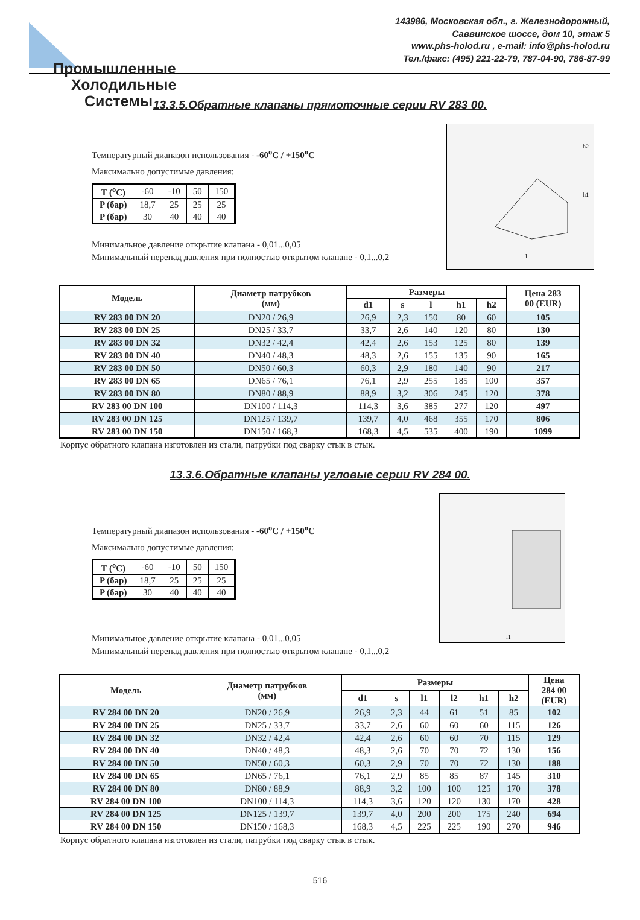Промышленные
Холодильные
Системы
143986, Московская обл., г. Железнодорожный,
Саввинское шоссе, дом 10, этаж 5
www.phs-holod.ru , e-mail: info@phs-holod.ru
Тел./факс: (495) 221-22-79, 787-04-90, 786-87-99
13.3.5.Обратные клапаны прямоточные серии RV 283 00.
Температурный диапазон использования - -60<sup>o</sup>C / +150<sup>o</sup>C
Максимально допустимые давления:
| T (<sup>o</sup>C) | -60 | -10 | 50 | 150 |
| P (бар) | 18,7 | 25 | 25 | 25 |
| P (бар) | 30 | 40 | 40 | 40 |
Минимальное давление открытие клапана - 0,01...0,05
Минимальный перепад давления при полностью открытом клапане - 0,1...0,2
l
h1
h2
| Модель | Диаметр патрубков (мм) | Размеры | | | | | Цена 283 00 (EUR) |
| --- | --- | --- | --- | --- | --- | --- | --- |
| | | d1 | s | l | h1 | h2 | |
| RV 283 00 DN 20 | DN20 / 26,9 | 26,9 | 2,3 | 150 | 80 | 60 | 105 |
| RV 283 00 DN 25 | DN25 / 33,7 | 33,7 | 2,6 | 140 | 120 | 80 | 130 |
| RV 283 00 DN 32 | DN32 / 42,4 | 42,4 | 2,6 | 153 | 125 | 80 | 139 |
| RV 283 00 DN 40 | DN40 / 48,3 | 48,3 | 2,6 | 155 | 135 | 90 | 165 |
| RV 283 00 DN 50 | DN50 / 60,3 | 60,3 | 2,9 | 180 | 140 | 90 | 217 |
| RV 283 00 DN 65 | DN65 / 76,1 | 76,1 | 2,9 | 255 | 185 | 100 | 357 |
| RV 283 00 DN 80 | DN80 / 88,9 | 88,9 | 3,2 | 306 | 245 | 120 | 378 |
| RV 283 00 DN 100 | DN100 / 114,3 | 114,3 | 3,6 | 385 | 277 | 120 | 497 |
| RV 283 00 DN 125 | DN125 / 139,7 | 139,7 | 4,0 | 468 | 355 | 170 | 806 |
| RV 283 00 DN 150 | DN150 / 168,3 | 168,3 | 4,5 | 535 | 400 | 190 | 1099 |
Корпус обратного клапана изготовлен из стали, патрубки под сварку стык в стык.
13.3.6.Обратные клапаны угловые серии RV 284 00.
Температурный диапазон использования - -60<sup>o</sup>C / +150<sup>o</sup>C
Максимально допустимые давления:
| T (<sup>o</sup>C) | -60 | -10 | 50 | 150 |
| P (бар) | 18,7 | 25 | 25 | 25 |
| P (бар) | 30 | 40 | 40 | 40 |
Минимальное давление открытие клапана - 0,01...0,05
Минимальный перепад давления при полностью открытом клапане - 0,1...0,2
l1
| Модель | Диаметр патрубков (мм) | Размеры | | | | | | Цена 284 00 (EUR) |
| --- | --- | --- | --- | --- | --- | --- | --- | --- |
| | | d1 | s | l1 | l2 | h1 | h2 | |
| RV 284 00 DN 20 | DN20 / 26,9 | 26,9 | 2,3 | 44 | 61 | 51 | 85 | 102 |
| RV 284 00 DN 25 | DN25 / 33,7 | 33,7 | 2,6 | 60 | 60 | 60 | 115 | 126 |
| RV 284 00 DN 32 | DN32 / 42,4 | 42,4 | 2,6 | 60 | 60 | 70 | 115 | 129 |
| RV 284 00 DN 40 | DN40 / 48,3 | 48,3 | 2,6 | 70 | 70 | 72 | 130 | 156 |
| RV 284 00 DN 50 | DN50 / 60,3 | 60,3 | 2,9 | 70 | 70 | 72 | 130 | 188 |
| RV 284 00 DN 65 | DN65 / 76,1 | 76,1 | 2,9 | 85 | 85 | 87 | 145 | 310 |
| RV 284 00 DN 80 | DN80 / 88,9 | 88,9 | 3,2 | 100 | 100 | 125 | 170 | 378 |
| RV 284 00 DN 100 | DN100 / 114,3 | 114,3 | 3,6 | 120 | 120 | 130 | 170 | 428 |
| RV 284 00 DN 125 | DN125 / 139,7 | 139,7 | 4,0 | 200 | 200 | 175 | 240 | 694 |
| RV 284 00 DN 150 | DN150 / 168,3 | 168,3 | 4,5 | 225 | 225 | 190 | 270 | 946 |
Корпус обратного клапана изготовлен из стали, патрубки под сварку стык в стык.
516